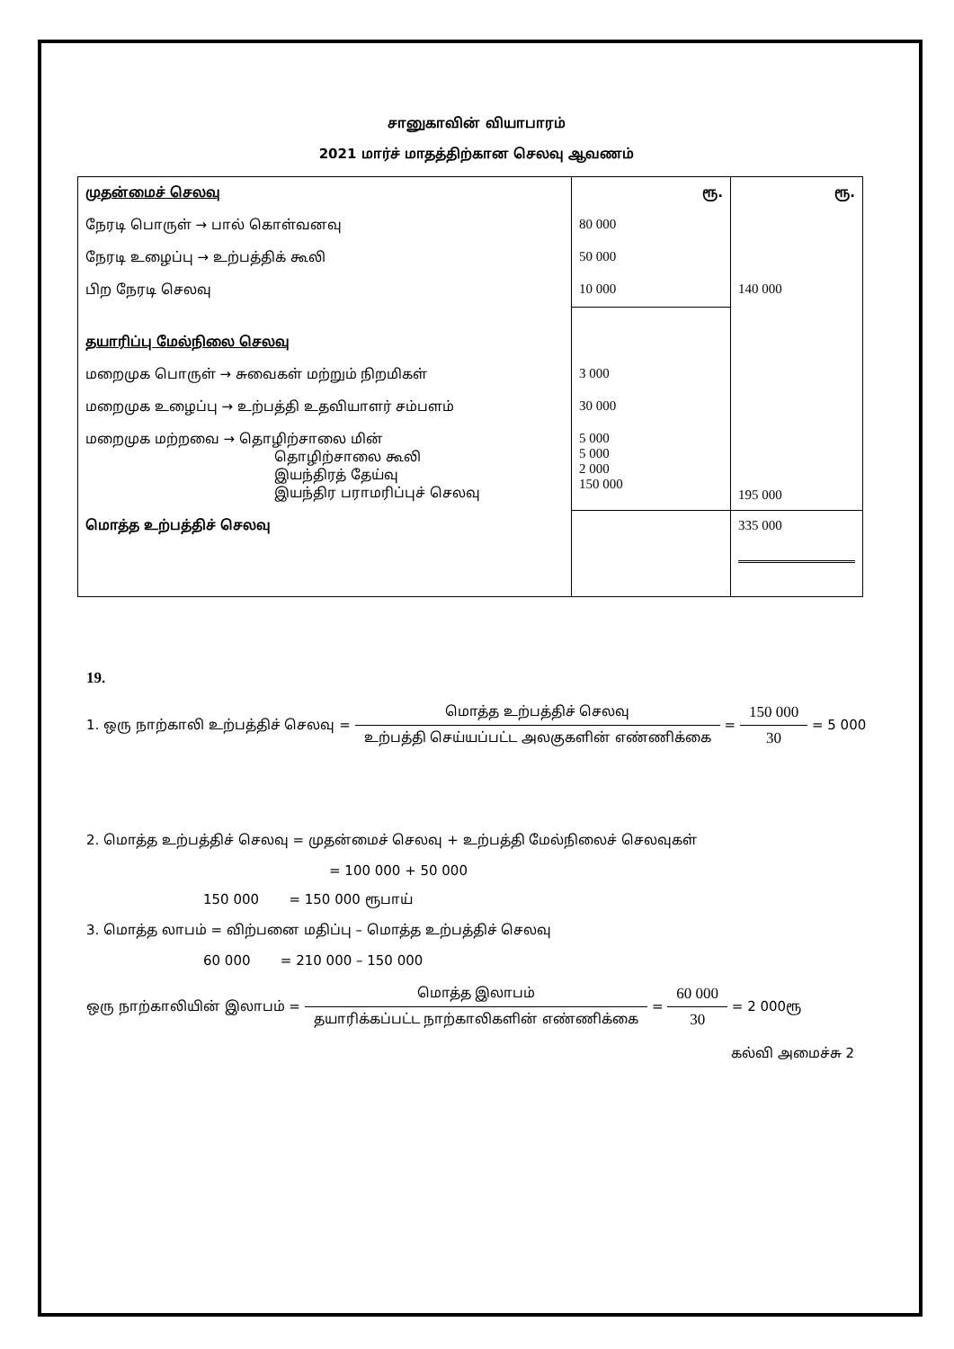சானுகாவின் வியாபாரம்
2021 மார்ச் மாதத்திற்கான செலவு ஆவணம்
| முதன்மைச் செலவு | ரூ. | ரூ. |
| நேரடி பொருள் → பால் கொள்வனவு | 80 000 | |
| நேரடி உழைப்பு → உற்பத்திக் கூலி | 50 000 | |
| பிற நேரடி செலவு | 10 000 | 140 000 |
| தயாரிப்பு மேல்நிலை செலவு | | |
| மறைமுக பொருள் → சுவைகள் மற்றும் நிறமிகள் | 3 000 | |
| மறைமுக உழைப்பு → உற்பத்தி உதவியாளர் சம்பளம் | 30 000 | |
| மறைமுக மற்றவை → தொழிற்சாலை மின் தொழிற்சாலை கூலி இயந்திரத் தேய்வு இயந்திர பராமரிப்புச் செலவு | 5 000 5 000 2 000 150 000 | 195 000 |
| மொத்த உற்பத்திச் செலவு | | 335 000 |
19.
1. ஒரு நாற்காலி உற்பத்திச் செலவு = மொத்த உற்பத்திச் செலவு உற்பத்தி செய்யப்பட்ட அலகுகளின் எண்ணிக்கை = 150 000 30 = 5 000
2. மொத்த உற்பத்திச் செலவு = முதன்மைச் செலவு + உற்பத்தி மேல்நிலைச் செலவுகள்
= 100 000 + 50 000
150 000 = 150 000 ரூபாய்
3. மொத்த லாபம் = விற்பனை மதிப்பு – மொத்த உற்பத்திச் செலவு
60 000 = 210 000 – 150 000
ஒரு நாற்காலியின் இலாபம் = மொத்த இலாபம் தயாரிக்கப்பட்ட நாற்காலிகளின் எண்ணிக்கை = 60 000 30 = 2 000ரூ
கல்வி அமைச்சு 2